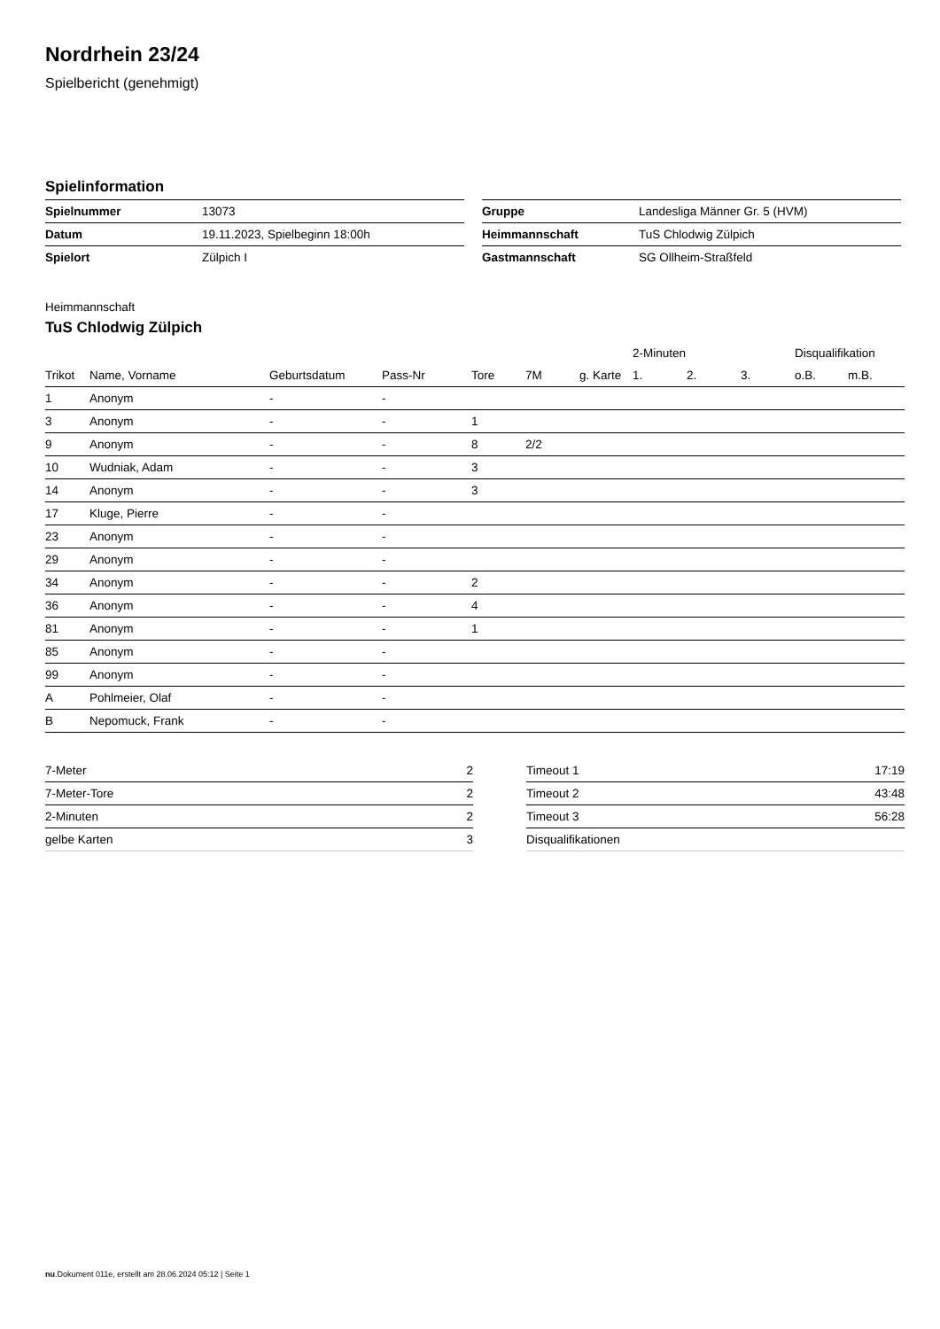Nordrhein 23/24
Spielbericht (genehmigt)
Spielinformation
| Spielnummer | 13073 |
| Datum | 19.11.2023, Spielbeginn 18:00h |
| Spielort | Zülpich I |
| Gruppe | Landesliga Männer Gr. 5 (HVM) |
| Heimmannschaft | TuS Chlodwig Zülpich |
| Gastmannschaft | SG Ollheim-Straßfeld |
Heimmannschaft
TuS Chlodwig Zülpich
| | | | | | | | 2-Minuten | | | Disqualifikation | |
| --- | --- | --- | --- | --- | --- | --- | --- | --- | --- | --- | --- |
| Trikot | Name, Vorname | Geburtsdatum | Pass-Nr | Tore | 7M | g. Karte | 1. | 2. | 3. | o.B. | m.B. |
| 1 | Anonym | - | - | | | | | | | | |
| 3 | Anonym | - | - | 1 | | | | | | | |
| 9 | Anonym | - | - | 8 | 2/2 | | | | | | |
| 10 | Wudniak, Adam | - | - | 3 | | | | | | | |
| 14 | Anonym | - | - | 3 | | | | | | | |
| 17 | Kluge, Pierre | - | - | | | | | | | | |
| 23 | Anonym | - | - | | | | | | | | |
| 29 | Anonym | - | - | | | | | | | | |
| 34 | Anonym | - | - | 2 | | | | | | | |
| 36 | Anonym | - | - | 4 | | | | | | | |
| 81 | Anonym | - | - | 1 | | | | | | | |
| 85 | Anonym | - | - | | | | | | | | |
| 99 | Anonym | - | - | | | | | | | | |
| A | Pohlmeier, Olaf | - | - | | | | | | | | |
| B | Nepomuck, Frank | - | - | | | | | | | | |
| 7-Meter | 2 |
| 7-Meter-Tore | 2 |
| 2-Minuten | 2 |
| gelbe Karten | 3 |
| Timeout 1 | 17:19 |
| Timeout 2 | 43:48 |
| Timeout 3 | 56:28 |
| Disqualifikationen | |
nu.Dokument 011e, erstellt am 28.06.2024 05:12 | Seite 1